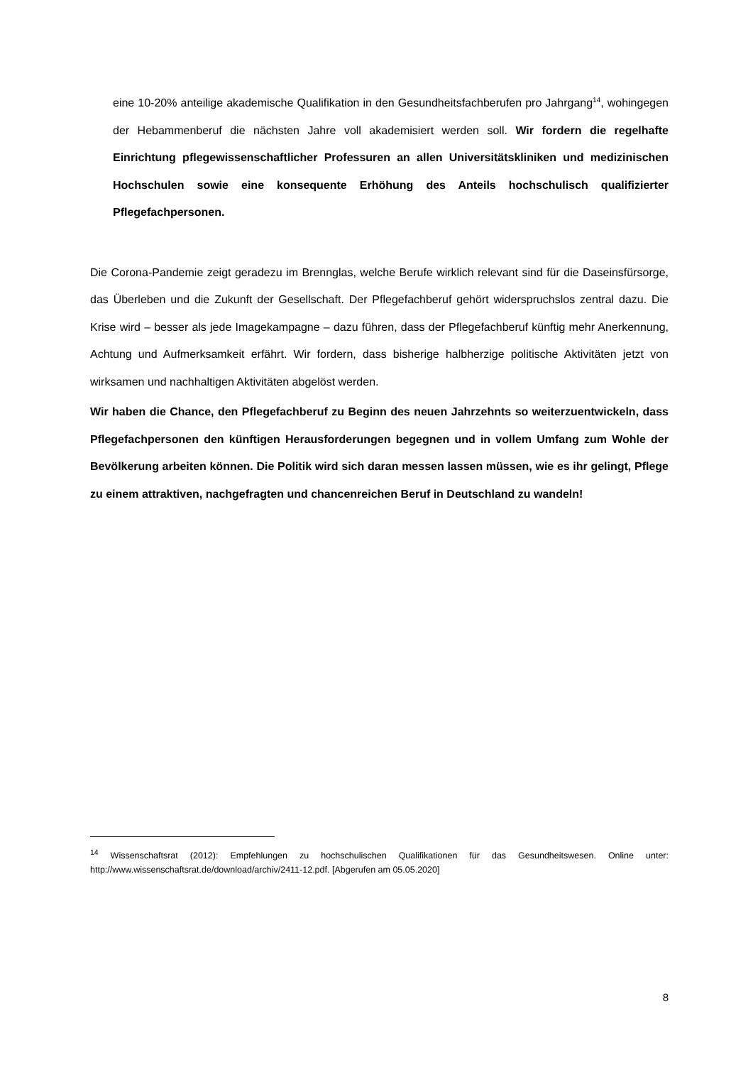eine 10-20% anteilige akademische Qualifikation in den Gesundheitsfachberufen pro Jahrgang<sup>14</sup>, wohingegen der Hebammenberuf die nächsten Jahre voll akademisiert werden soll. Wir fordern die regelhafte Einrichtung pflegewissenschaftlicher Professuren an allen Universitätskliniken und medizinischen Hochschulen sowie eine konsequente Erhöhung des Anteils hochschulisch qualifizierter Pflegefachpersonen.
Die Corona-Pandemie zeigt geradezu im Brennglas, welche Berufe wirklich relevant sind für die Daseinsfürsorge, das Überleben und die Zukunft der Gesellschaft. Der Pflegefachberuf gehört widerspruchslos zentral dazu. Die Krise wird – besser als jede Imagekampagne – dazu führen, dass der Pflegefachberuf künftig mehr Anerkennung, Achtung und Aufmerksamkeit erfährt. Wir fordern, dass bisherige halbherzige politische Aktivitäten jetzt von wirksamen und nachhaltigen Aktivitäten abgelöst werden.
Wir haben die Chance, den Pflegefachberuf zu Beginn des neuen Jahrzehnts so weiterzuentwickeln, dass Pflegefachpersonen den künftigen Herausforderungen begegnen und in vollem Umfang zum Wohle der Bevölkerung arbeiten können. Die Politik wird sich daran messen lassen müssen, wie es ihr gelingt, Pflege zu einem attraktiven, nachgefragten und chancenreichen Beruf in Deutschland zu wandeln!
<sup>14</sup> Wissenschaftsrat (2012): Empfehlungen zu hochschulischen Qualifikationen für das Gesundheitswesen. Online unter: http://www.wissenschaftsrat.de/download/archiv/2411-12.pdf. [Abgerufen am 05.05.2020]
8